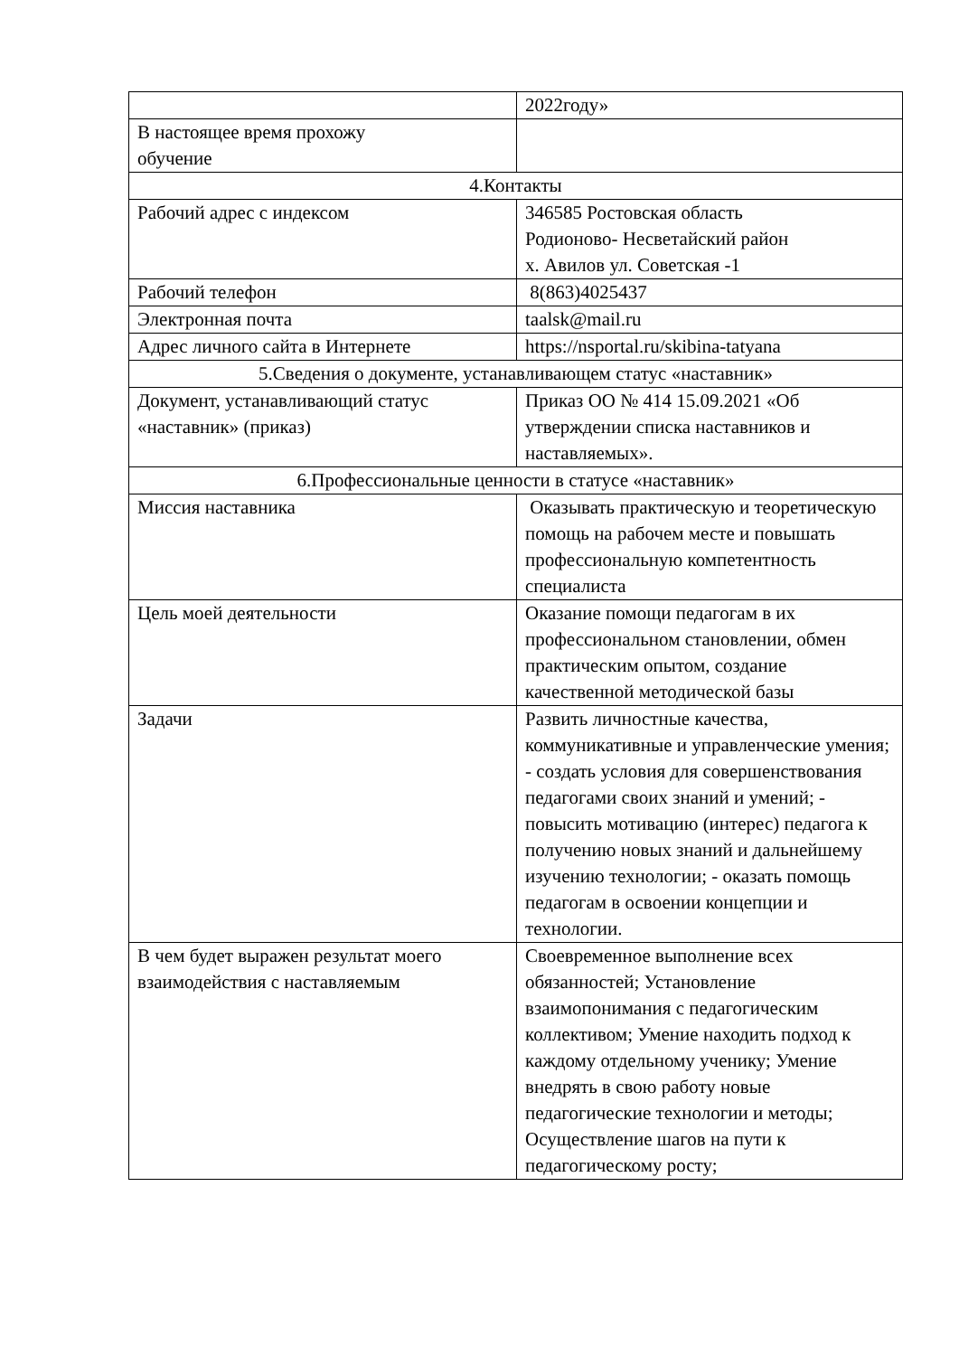| | 2022году» |
| В настоящее время прохожу обучение | |
| 4.Контакты | |
| Рабочий адрес с индексом | 346585 Ростовская область Родионово- Несветайский район х. Авилов ул. Советская -1 |
| Рабочий телефон | 8(863)4025437 |
| Электронная почта | taalsk@mail.ru |
| Адрес личного сайта в Интернете | https://nsportal.ru/skibina-tatyana |
| 5.Сведения о документе, устанавливающем статус «наставник» | |
| Документ, устанавливающий статус «наставник» (приказ) | Приказ ОО № 414 15.09.2021 «Об утверждении списка наставников и наставляемых». |
| 6.Профессиональные ценности в статусе «наставник» | |
| Миссия наставника | Оказывать практическую и теоретическую помощь на рабочем месте и повышать профессиональную компетентность специалиста |
| Цель моей деятельности | Оказание помощи педагогам в их профессиональном становлении, обмен практическим опытом, создание качественной методической базы |
| Задачи | Развить личностные качества, коммуникативные и управленческие умения; - создать условия для совершенствования педагогами своих знаний и умений; - повысить мотивацию (интерес) педагога к получению новых знаний и дальнейшему изучению технологии; - оказать помощь педагогам в освоении концепции и технологии. |
| В чем будет выражен результат моего взаимодействия с наставляемым | Своевременное выполнение всех обязанностей; Установление взаимопонимания с педагогическим коллективом; Умение находить подход к каждому отдельному ученику; Умение внедрять в свою работу новые педагогические технологии и методы; Осуществление шагов на пути к педагогическому росту; |